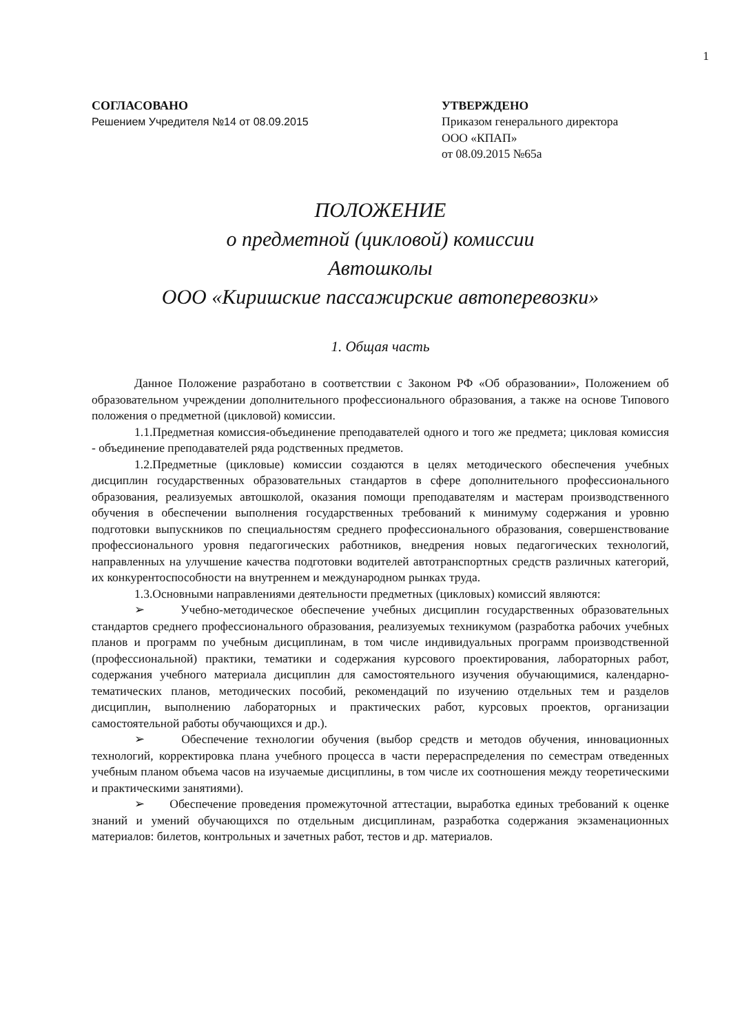1
СОГЛАСОВАНО
Решением Учредителя №14 от 08.09.2015
УТВЕРЖДЕНО
Приказом генерального директора
ООО «КПАП»
от 08.09.2015 №65а
ПОЛОЖЕНИЕ
о предметной (цикловой) комиссии
Автошколы
ООО «Киришские пассажирские автоперевозки»
1. Общая часть
Данное Положение разработано в соответствии с Законом РФ «Об образовании», Положением об образовательном учреждении дополнительного профессионального образования, а также на основе Типового положения о предметной (цикловой) комиссии.
1.1.Предметная комиссия-объединение преподавателей одного и того же предмета; цикловая комиссия - объединение преподавателей ряда родственных предметов.
1.2.Предметные (цикловые) комиссии создаются в целях методического обеспечения учебных дисциплин государственных образовательных стандартов в сфере дополнительного профессионального образования, реализуемых автошколой, оказания помощи преподавателям и мастерам производственного обучения в обеспечении выполнения государственных требований к минимуму содержания и уровню подготовки выпускников по специальностям среднего профессионального образования, совершенствование профессионального уровня педагогических работников, внедрения новых педагогических технологий, направленных на улучшение качества подготовки водителей автотранспортных средств различных категорий, их конкурентоспособности на внутреннем и международном рынках труда.
1.3.Основными направлениями деятельности предметных (цикловых) комиссий являются:
➢ Учебно-методическое обеспечение учебных дисциплин государственных образовательных стандартов среднего профессионального образования, реализуемых техникумом (разработка рабочих учебных планов и программ по учебным дисциплинам, в том числе индивидуальных программ производственной (профессиональной) практики, тематики и содержания курсового проектирования, лабораторных работ, содержания учебного материала дисциплин для самостоятельного изучения обучающимися, календарно-тематических планов, методических пособий, рекомендаций по изучению отдельных тем и разделов дисциплин, выполнению лабораторных и практических работ, курсовых проектов, организации самостоятельной работы обучающихся и др.).
➢ Обеспечение технологии обучения (выбор средств и методов обучения, инновационных технологий, корректировка плана учебного процесса в части перераспределения по семестрам отведенных учебным планом объема часов на изучаемые дисциплины, в том числе их соотношения между теоретическими и практическими занятиями).
➢ Обеспечение проведения промежуточной аттестации, выработка единых требований к оценке знаний и умений обучающихся по отдельным дисциплинам, разработка содержания экзаменационных материалов: билетов, контрольных и зачетных работ, тестов и др. материалов.